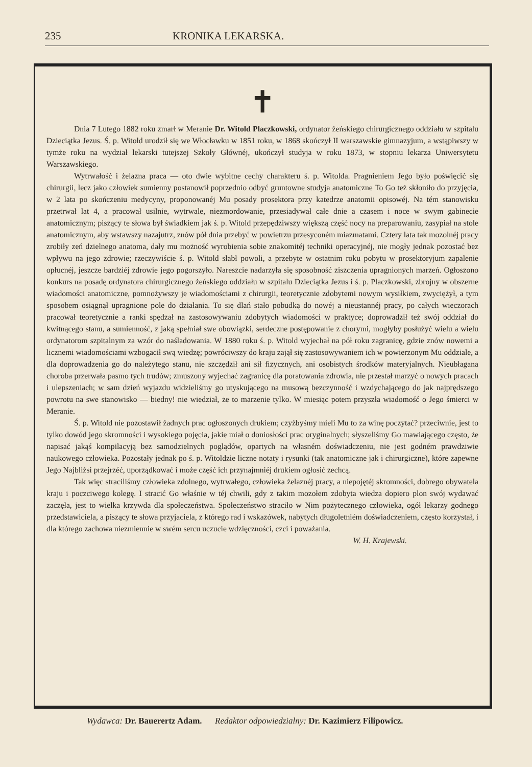235 KRONIKA LEKARSKA.
✝
Dnia 7 Lutego 1882 roku zmarł w Meranie Dr. Witold Placzkowski, ordynator żeńskiego chirurgicznego oddziału w szpitalu Dzieciątka Jezus. Ś. p. Witold urodził się we Włocławku w 1851 roku, w 1868 skończył II warszawskie gimnazyjum, a wstąpiwszy w tymże roku na wydział lekarski tutejszej Szkoły Głównéj, ukończył studyja w roku 1873, w stopniu lekarza Uniwersytetu Warszawskiego.
Wytrwałość i żelazna praca — oto dwie wybitne cechy charakteru ś. p. Witolda. Pragnieniem Jego było poświęcić się chirurgii, lecz jako człowiek sumienny postanowił poprzednio odbyć gruntowne studyja anatomiczne To Go też skłoniło do przyjęcia, w 2 lata po skończeniu medycyny, proponowanéj Mu posady prosektora przy katedrze anatomii opisowéj. Na tém stanowisku przetrwał lat 4, a pracował usilnie, wytrwale, niezmordowanie, przesiadywał całe dnie a czasem i noce w swym gabinecie anatomicznym; piszący te słowa był świadkiem jak ś. p. Witold przepędziwszy większą część nocy na preparowaniu, zasypiał na stole anatomicznym, aby wstawszy nazajutrz, znów pół dnia przebyć w powietrzu przesyconém miazmatami. Cztery lata tak mozolnéj pracy zrobiły zeń dzielnego anatoma, dały mu możność wyrobienia sobie znakomitéj techniki operacyjnéj, nie mogły jednak pozostać bez wpływu na jego zdrowie; rzeczywiście ś. p. Witold słabł powoli, a przebyte w ostatnim roku pobytu w prosektoryjum zapalenie opłucnéj, jeszcze bardziéj zdrowie jego pogorszyło. Nareszcie nadarzyła się sposobność ziszczenia upragnionych marzeń. Ogłoszono konkurs na posadę ordynatora chirurgicznego żeńskiego oddziału w szpitalu Dzieciątka Jezus i ś. p. Placzkowski, zbrojny w obszerne wiadomości anatomiczne, pomnożywszy je wiadomościami z chirurgii, teoretycznie zdobytemi nowym wysiłkiem, zwyciężył, a tym sposobem osiągnął upragnione pole do działania. To się dlań stało pobudką do nowéj a nieustannéj pracy, po całych wieczorach pracował teoretycznie a ranki spędzał na zastosowywaniu zdobytych wiadomości w praktyce; doprowadził też swój oddział do kwitnącego stanu, a sumienność, z jaką spełniał swe obowiązki, serdeczne postępowanie z chorymi, mogłyby posłużyć wielu a wielu ordynatorom szpitalnym za wzór do naśladowania. W 1880 roku ś. p. Witold wyjechał na pół roku zagranicę, gdzie znów nowemi a licznemi wiadomościami wzbogacił swą wiedzę; powróciwszy do kraju zajął się zastosowywaniem ich w powierzonym Mu oddziale, a dla doprowadzenia go do należytego stanu, nie szczędził ani sił fizycznych, ani osobistych środków materyjalnych. Nieubłagana choroba przerwała pasmo tych trudów; zmuszony wyjechać zagranicę dla poratowania zdrowia, nie przestał marzyć o nowych pracach i ulepszeniach; w sam dzień wyjazdu widzieliśmy go utyskującego na musową bezczynność i wzdychającego do jak najprędszego powrotu na swe stanowisko — biedny! nie wiedział, że to marzenie tylko. W miesiąc potem przyszła wiadomość o Jego śmierci w Meranie.
Ś. p. Witold nie pozostawił żadnych prac ogłoszonych drukiem; czyżbyśmy mieli Mu to za winę poczytać? przeciwnie, jest to tylko dowód jego skromności i wysokiego pojęcia, jakie miał o doniosłości prac oryginalnych; słyszeliśmy Go mawiającego często, że napisać jakąś kompilacyją bez samodzielnych poglądów, opartych na własném doświadczeniu, nie jest godném prawdziwie naukowego człowieka. Pozostały jednak po ś. p. Witoldzie liczne notaty i rysunki (tak anatomiczne jak i chirurgiczne), które zapewne Jego Najbliżsi przejrzéć, uporządkować i może część ich przynajmniéj drukiem ogłosić zechcą.
Tak więc straciliśmy człowieka zdolnego, wytrwałego, człowieka żelaznéj pracy, a niepojętéj skromności, dobrego obywatela kraju i poczciwego kolegę. I stracić Go właśnie w téj chwili, gdy z takim mozołem zdobyta wiedza dopiero plon swój wydawać zaczęła, jest to wielka krzywda dla społeczeństwa. Społeczeństwo straciło w Nim pożytecznego człowieka, ogół lekarzy godnego przedstawiciela, a piszący te słowa przyjaciela, z którego rad i wskazówek, nabytych długoletniém doświadczeniem, często korzystał, i dla którego zachowa niezmiennie w swém sercu uczucie wdzięczności, czci i poważania.
W. H. Krajewski.
Wydawca: Dr. Bauerertz Adam. Redaktor odpowiedzialny: Dr. Kazimierz Filipowicz.